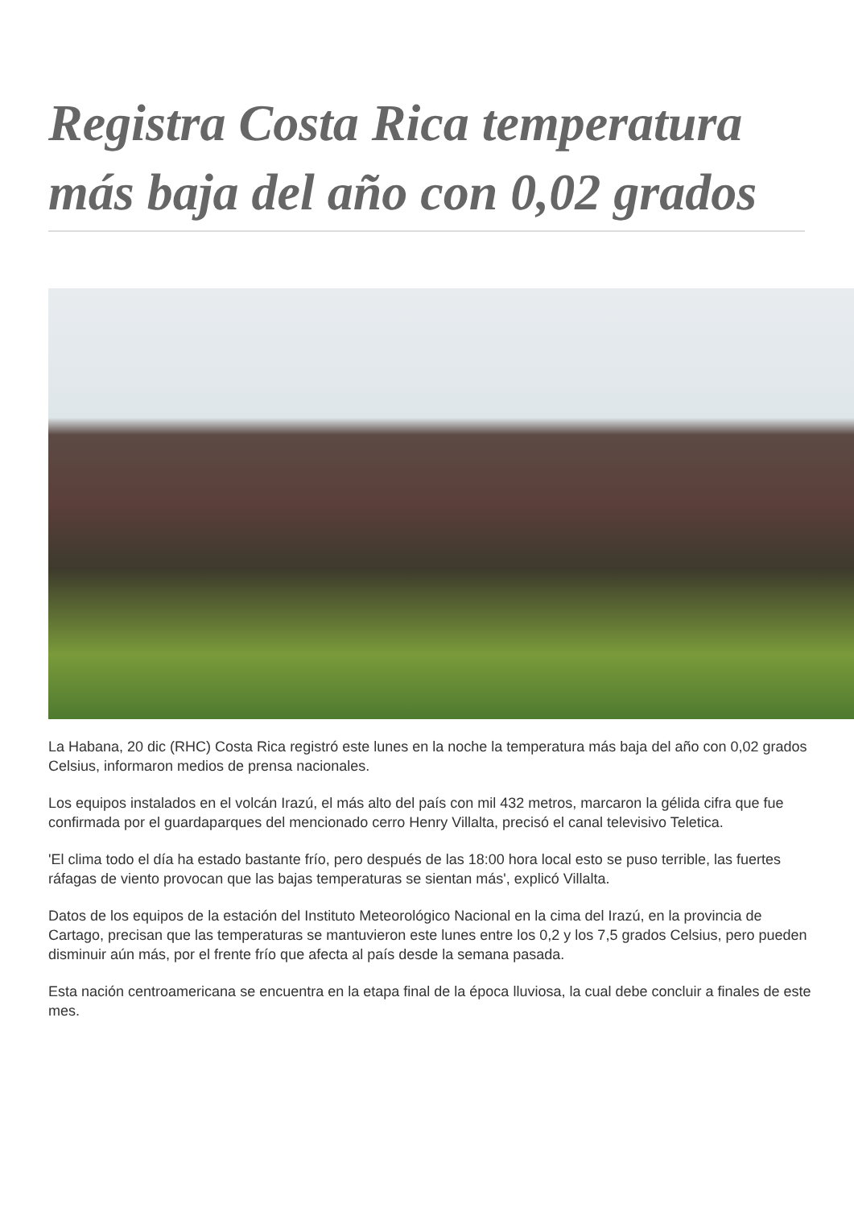Registra Costa Rica temperatura más baja del año con 0,02 grados
La Habana, 20 dic (RHC) Costa Rica registró este lunes en la noche la temperatura más baja del año con 0,02 grados Celsius, informaron medios de prensa nacionales.
Los equipos instalados en el volcán Irazú, el más alto del país con mil 432 metros, marcaron la gélida cifra que fue confirmada por el guardaparques del mencionado cerro Henry Villalta, precisó el canal televisivo Teletica.
'El clima todo el día ha estado bastante frío, pero después de las 18:00 hora local esto se puso terrible, las fuertes ráfagas de viento provocan que las bajas temperaturas se sientan más', explicó Villalta.
Datos de los equipos de la estación del Instituto Meteorológico Nacional en la cima del Irazú, en la provincia de Cartago, precisan que las temperaturas se mantuvieron este lunes entre los 0,2 y los 7,5 grados Celsius, pero pueden disminuir aún más, por el frente frío que afecta al país desde la semana pasada.
Esta nación centroamericana se encuentra en la etapa final de la época lluviosa, la cual debe concluir a finales de este mes.